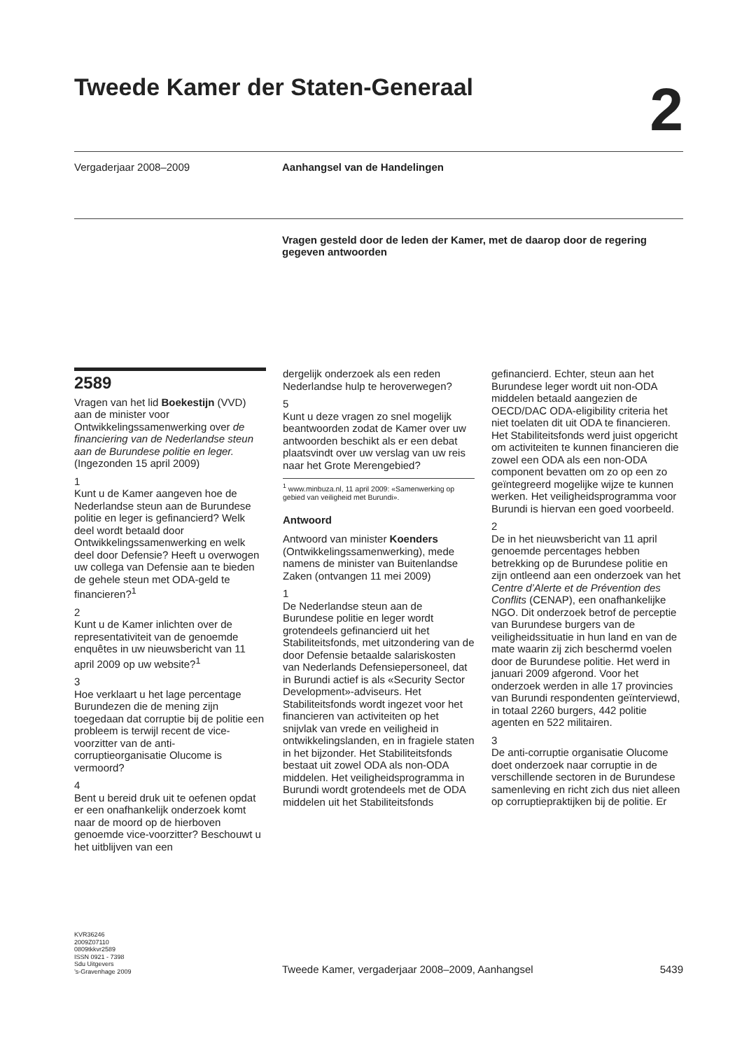Tweede Kamer der Staten-Generaal
2
Vergaderjaar 2008–2009 Aanhangsel van de Handelingen
Vragen gesteld door de leden der Kamer, met de daarop door de regering gegeven antwoorden
2589
Vragen van het lid Boekestijn (VVD) aan de minister voor Ontwikkelingssamenwerking over de financiering van de Nederlandse steun aan de Burundese politie en leger. (Ingezonden 15 april 2009)
1
Kunt u de Kamer aangeven hoe de Nederlandse steun aan de Burundese politie en leger is gefinancierd? Welk deel wordt betaald door Ontwikkelingssamenwerking en welk deel door Defensie? Heeft u overwogen uw collega van Defensie aan te bieden de gehele steun met ODA-geld te financieren?<sup>1</sup>
2
Kunt u de Kamer inlichten over de representativiteit van de genoemde enquêtes in uw nieuwsbericht van 11 april 2009 op uw website?<sup>1</sup>
3
Hoe verklaart u het lage percentage Burundezen die de mening zijn toegedaan dat corruptie bij de politie een probleem is terwijl recent de vice-voorzitter van de anti-corruptieorganisatie Olucome is vermoord?
4
Bent u bereid druk uit te oefenen opdat er een onafhankelijk onderzoek komt naar de moord op de hierboven genoemde vice-voorzitter? Beschouwt u het uitblijven van een
dergelijk onderzoek als een reden Nederlandse hulp te heroverwegen?
5
Kunt u deze vragen zo snel mogelijk beantwoorden zodat de Kamer over uw antwoorden beschikt als er een debat plaatsvindt over uw verslag van uw reis naar het Grote Merengebied?
<sup>1</sup> www.minbuza.nl, 11 april 2009: «Samenwerking op gebied van veiligheid met Burundi».
Antwoord
Antwoord van minister Koenders (Ontwikkelingssamenwerking), mede namens de minister van Buitenlandse Zaken (ontvangen 11 mei 2009)
1
De Nederlandse steun aan de Burundese politie en leger wordt grotendeels gefinancierd uit het Stabiliteitsfonds, met uitzondering van de door Defensie betaalde salariskosten van Nederlands Defensiepersoneel, dat in Burundi actief is als «Security Sector Development»-adviseurs. Het Stabiliteitsfonds wordt ingezet voor het financieren van activiteiten op het snijvlak van vrede en veiligheid in ontwikkelingslanden, en in fragiele staten in het bijzonder. Het Stabiliteitsfonds bestaat uit zowel ODA als non-ODA middelen. Het veiligheidsprogramma in Burundi wordt grotendeels met de ODA middelen uit het Stabiliteitsfonds
gefinancierd. Echter, steun aan het Burundese leger wordt uit non-ODA middelen betaald aangezien de OECD/DAC ODA-eligibility criteria het niet toelaten dit uit ODA te financieren. Het Stabiliteitsfonds werd juist opgericht om activiteiten te kunnen financieren die zowel een ODA als een non-ODA component bevatten om zo op een zo geïntegreerd mogelijke wijze te kunnen werken. Het veiligheidsprogramma voor Burundi is hiervan een goed voorbeeld.
2
De in het nieuwsbericht van 11 april genoemde percentages hebben betrekking op de Burundese politie en zijn ontleend aan een onderzoek van het Centre d’Alerte et de Prévention des Conflits (CENAP), een onafhankelijke NGO. Dit onderzoek betrof de perceptie van Burundese burgers van de veiligheidssituatie in hun land en van de mate waarin zij zich beschermd voelen door de Burundese politie. Het werd in januari 2009 afgerond. Voor het onderzoek werden in alle 17 provincies van Burundi respondenten geïnterviewd, in totaal 2260 burgers, 442 politie agenten en 522 militairen.
3
De anti-corruptie organisatie Olucome doet onderzoek naar corruptie in de verschillende sectoren in de Burundese samenleving en richt zich dus niet alleen op corruptiepraktijken bij de politie. Er
KVR36246
2009Z07110
0809tkkvr2589
ISSN 0921 - 7398
Sdu Uitgevers
’s-Gravenhage 2009
Tweede Kamer, vergaderjaar 2008–2009, Aanhangsel
5439